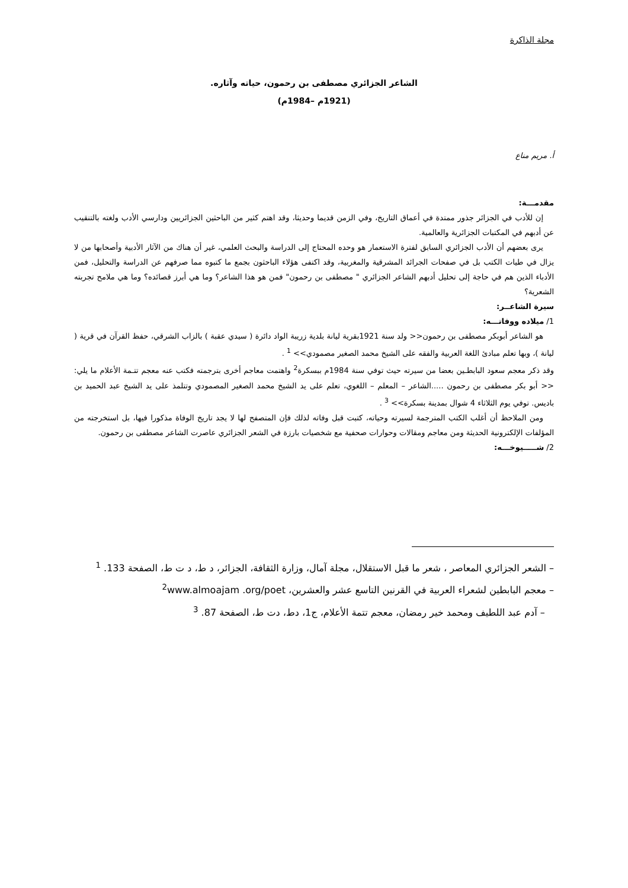مجلة الذاكرة
الشاعر الجزائري مصطفى بن رحمون، حياته وآثاره.
(1921م –1984م)
أ. مريم مناع
مقدمـــة:
إن للأدب في الجزائر جذور ممتدة في أعماق التاريخ، وفي الزمن قديما وحديثا، وقد اهتم كثير من الباحثين الجزائريين ودارسي الأدب ولغته بالتنقيب عن أدبهم في المكتبات الجزائرية والعالمية.
يرى بعضهم أن الأدب الجزائري السابق لفترة الاستعمار هو وحده المحتاج إلى الدراسة والبحث العلمي، غير أن هناك من الآثار الأدبية وأصحابها من لا يزال في طيات الكتب بل في صفحات الجرائد المشرقية والمغربية، وقد اكتفى هؤلاء الباحثون بجمع ما كتبوه مما صرفهم عن الدراسة والتحليل، فمن الأدباء الذين هم في حاجة إلى تحليل أدبهم الشاعر الجزائري " مصطفى بن رحمون" فمن هو هذا الشاعر؟ وما هي أبرز قصائده؟ وما هي ملامح تجربته الشعرية؟
سيرة الشاعــر:
1/ ميلاده ووفاتـــه:
هو الشاعر أبوبكر مصطفى بن رحمون<< ولد سنة 1921بقرية ليانة بلدية زريبة الواد دائرة ( سيدي عقبة ) بالزاب الشرقي، حفظ القرآن في قرية ( ليانة )، وبها تعلم مبادئ اللغة العربية والفقه على الشيخ محمد الصغير مصمودي>> <sup>1</sup> .
وقد ذكر معجم سعود البابطـين بعضا من سيرته حيث توفي سنة 1984م ببسكرة<sup>2</sup> واهتمت معاجم أخرى بترجمته فكتب عنه معجم تتـمة الأعلام ما يلي:<< أبو بكر مصطفى بن رحمون .....الشاعر – المعلم – اللغوي، تعلم على يد الشيخ محمد الصغير المصمودي وتتلمذ على يد الشيخ عبد الحميد بن باديس. توفي يوم الثلاثاء 4 شوال بمدينة بسكرة>> <sup>3</sup> .
ومن الملاحظ أن أغلب الكتب المترجمة لسيرته وحياته، كتبت قبل وفاته لذلك فإن المتصفح لها لا يجد تاريخ الوفاة مذكورا فيها، بل استخرجته من المؤلفات الإلكترونية الحديثة ومن معاجم ومقالات وحوارات صحفية مع شخصيات بارزة في الشعر الجزائري عاصرت الشاعر مصطفى بن رحمون.
2/ شـــــيوخـــه:
– الشعر الجزائري المعاصر ، شعر ما قبل الاستقلال، مجلة آمال، وزارة الثقافة، الجزائر، د ط، د ت ط، الصفحة 133. <sup>1</sup>
– معجم البابطين لشعراء العربية في القرنين التاسع عشر والعشرين، <sup>2</sup>www.almoajam .org/poet
– آدم عبد اللطيف ومحمد خير رمضان، معجم تتمة الأعلام، ج1، دط، دت ط، الصفحة 87. <sup>3</sup>